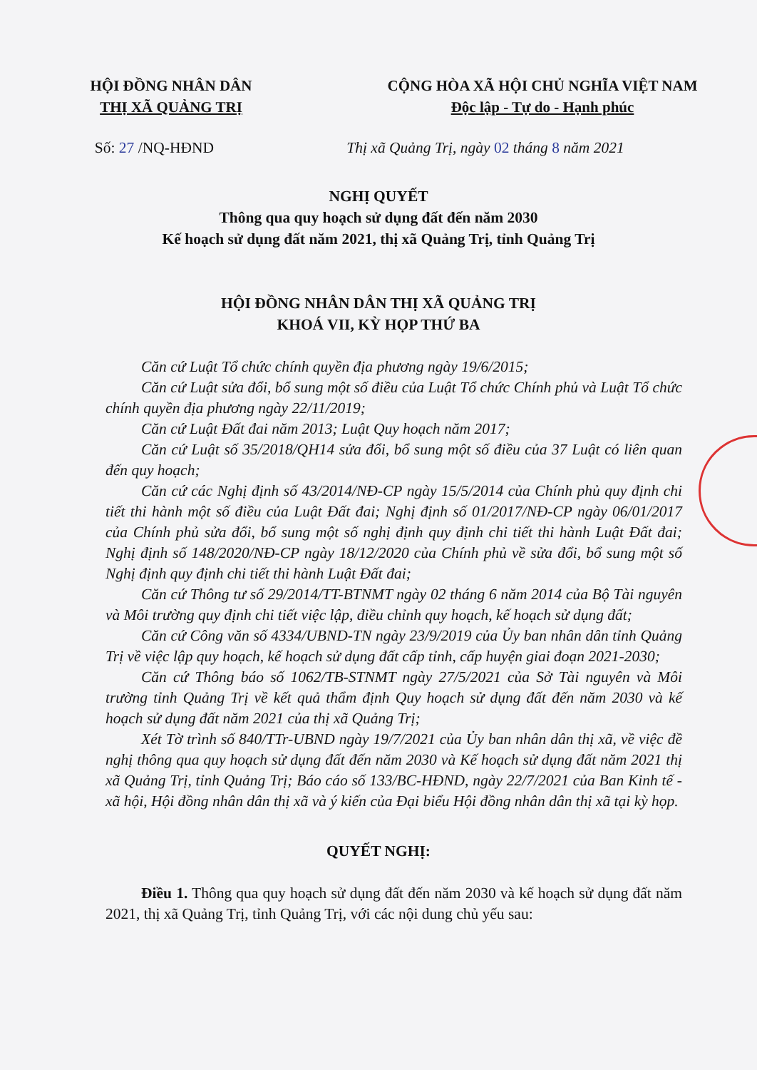HỘI ĐỒNG NHÂN DÂN
THỊ XÃ QUẢNG TRỊ
CỘNG HÒA XÃ HỘI CHỦ NGHĨA VIỆT NAM
Độc lập - Tự do - Hạnh phúc
Số: 27 /NQ-HĐND Thị xã Quảng Trị, ngày 02 tháng 8 năm 2021
NGHỊ QUYẾT
Thông qua quy hoạch sử dụng đất đến năm 2030
Kế hoạch sử dụng đất năm 2021, thị xã Quảng Trị, tỉnh Quảng Trị
HỘI ĐỒNG NHÂN DÂN THỊ XÃ QUẢNG TRỊ
KHOÁ VII, KỲ HỌP THỨ BA
Căn cứ Luật Tổ chức chính quyền địa phương ngày 19/6/2015;
Căn cứ Luật sửa đổi, bổ sung một số điều của Luật Tổ chức Chính phủ và Luật Tổ chức chính quyền địa phương ngày 22/11/2019;
Căn cứ Luật Đất đai năm 2013; Luật Quy hoạch năm 2017;
Căn cứ Luật số 35/2018/QH14 sửa đổi, bổ sung một số điều của 37 Luật có liên quan đến quy hoạch;
Căn cứ các Nghị định số 43/2014/NĐ-CP ngày 15/5/2014 của Chính phủ quy định chi tiết thi hành một số điều của Luật Đất đai; Nghị định số 01/2017/NĐ-CP ngày 06/01/2017 của Chính phủ sửa đổi, bổ sung một số nghị định quy định chi tiết thi hành Luật Đất đai; Nghị định số 148/2020/NĐ-CP ngày 18/12/2020 của Chính phủ về sửa đổi, bổ sung một số Nghị định quy định chi tiết thi hành Luật Đất đai;
Căn cứ Thông tư số 29/2014/TT-BTNMT ngày 02 tháng 6 năm 2014 của Bộ Tài nguyên và Môi trường quy định chi tiết việc lập, điều chỉnh quy hoạch, kế hoạch sử dụng đất;
Căn cứ Công văn số 4334/UBND-TN ngày 23/9/2019 của Ủy ban nhân dân tỉnh Quảng Trị về việc lập quy hoạch, kế hoạch sử dụng đất cấp tỉnh, cấp huyện giai đoạn 2021-2030;
Căn cứ Thông báo số 1062/TB-STNMT ngày 27/5/2021 của Sở Tài nguyên và Môi trường tỉnh Quảng Trị về kết quả thẩm định Quy hoạch sử dụng đất đến năm 2030 và kế hoạch sử dụng đất năm 2021 của thị xã Quảng Trị;
Xét Tờ trình số 840/TTr-UBND ngày 19/7/2021 của Ủy ban nhân dân thị xã, về việc đề nghị thông qua quy hoạch sử dụng đất đến năm 2030 và Kế hoạch sử dụng đất năm 2021 thị xã Quảng Trị, tỉnh Quảng Trị; Báo cáo số 133/BC-HĐND, ngày 22/7/2021 của Ban Kinh tế - xã hội, Hội đồng nhân dân thị xã và ý kiến của Đại biểu Hội đồng nhân dân thị xã tại kỳ họp.
QUYẾT NGHỊ:
Điều 1. Thông qua quy hoạch sử dụng đất đến năm 2030 và kế hoạch sử dụng đất năm 2021, thị xã Quảng Trị, tỉnh Quảng Trị, với các nội dung chủ yếu sau: